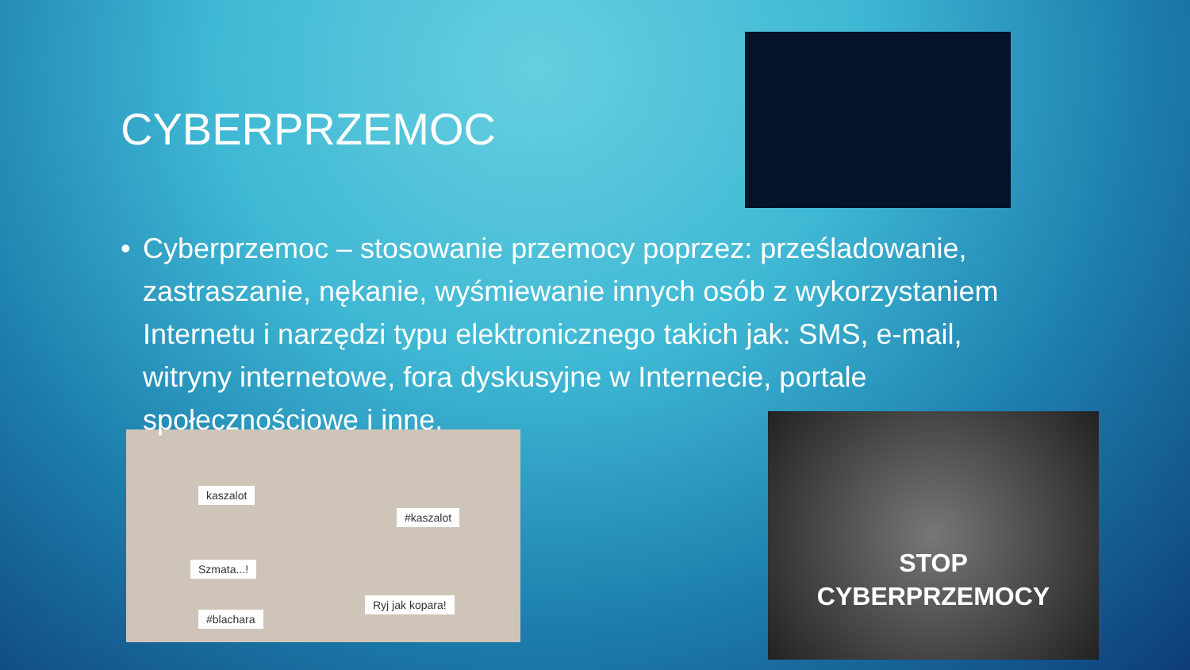CYBERPRZEMOC
• Cyberprzemoc – stosowanie przemocy poprzez: prześladowanie, zastraszanie, nękanie, wyśmiewanie innych osób z wykorzystaniem Internetu i narzędzi typu elektronicznego takich jak: SMS, e-mail, witryny internetowe, fora dyskusyjne w Internecie, portale społecznościowe i inne.
kaszalot
#kaszalot
Szmata...!
Ryj jak kopara!
#blachara
STOP
CYBERPRZEMOCY